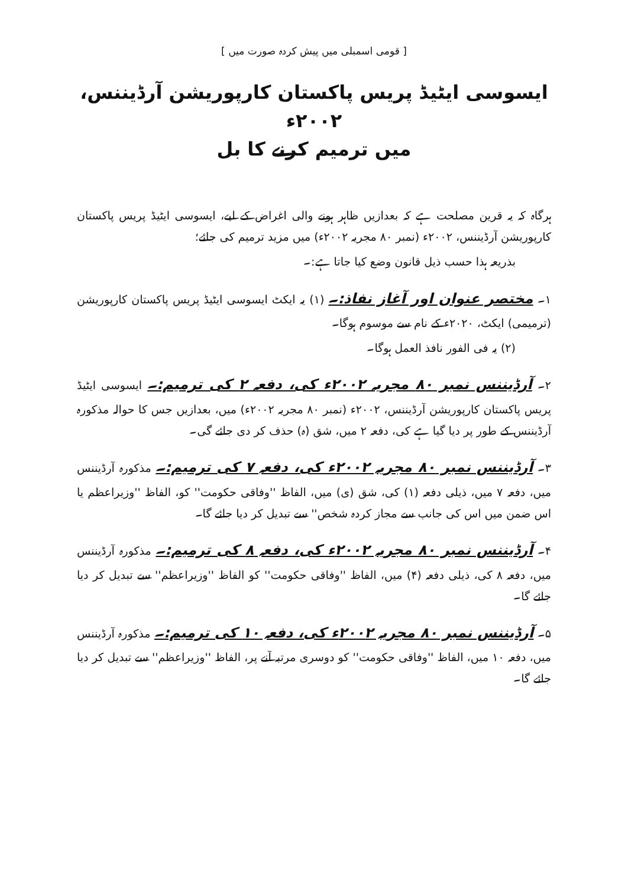[ قومی اسمبلی میں پیش کردہ صورت میں ]
ایسوسی ایٹیڈ پریس پاکستان کارپوریشن آرڈیننس، ۲۰۰۲ء
میں ترمیم کرنے کا بل
ہرگاہ کہ یہ قرین مصلحت ہے کہ بعدازیں ظاہر ہونے والی اغراض کے لیے، ایسوسی ایٹیڈ پریس پاکستان کارپوریشن آرڈیننس، ۲۰۰۲ء (نمبر ۸۰ مجریہ ۲۰۰۲ء) میں مزید ترمیم کی جائے؛
بذریعہ ہذا حسب ذیل قانون وضع کیا جاتا ہے:۔
۱۔ مختصر عنوان اور آغاز نفاذ:۔ (۱) یہ ایکٹ ایسوسی ایٹیڈ پریس پاکستان کارپوریشن (ترمیمی) ایکٹ، ۲۰۲۰ء کے نام سے موسوم ہوگا۔
(۲) یہ فی الفور نافذ العمل ہوگا۔
۲۔ آرڈیننس نمبر ۸۰ مجریہ ۲۰۰۲ء کی، دفعہ ۲ کی ترمیم:۔ ایسوسی ایٹیڈ پریس پاکستان کارپوریشن آرڈیننس، ۲۰۰۲ء (نمبر ۸۰ مجریہ ۲۰۰۲ء) میں، بعدازیں جس کا حوالہ مذکورہ آرڈیننس کے طور پر دیا گیا ہے کی، دفعہ ۲ میں، شق (ہ) حذف کر دی جائے گی۔
۳۔ آرڈیننس نمبر ۸۰ مجریہ ۲۰۰۲ء کی، دفعہ ۷ کی ترمیم:۔ مذکورہ آرڈیننس میں، دفعہ ۷ میں، ذیلی دفعہ (۱) کی، شق (ی) میں، الفاظ ''وفاقی حکومت'' کو، الفاظ ''وزیراعظم یا اس ضمن میں اس کی جانب سے مجاز کردہ شخص'' سے تبدیل کر دیا جائے گا۔
۴۔ آرڈیننس نمبر ۸۰ مجریہ ۲۰۰۲ء کی، دفعہ ۸ کی ترمیم:۔ مذکورہ آرڈیننس میں، دفعہ ۸ کی، ذیلی دفعہ (۴) میں، الفاظ ''وفاقی حکومت'' کو الفاظ ''وزیراعظم'' سے تبدیل کر دیا جائے گا۔
۵۔ آرڈیننس نمبر ۸۰ مجریہ ۲۰۰۲ء کی، دفعہ ۱۰ کی ترمیم:۔ مذکورہ آرڈیننس میں، دفعہ ۱۰ میں، الفاظ ''وفاقی حکومت'' کو دوسری مرتبہ آنے پر، الفاظ ''وزیراعظم'' سے تبدیل کر دیا جائے گا۔